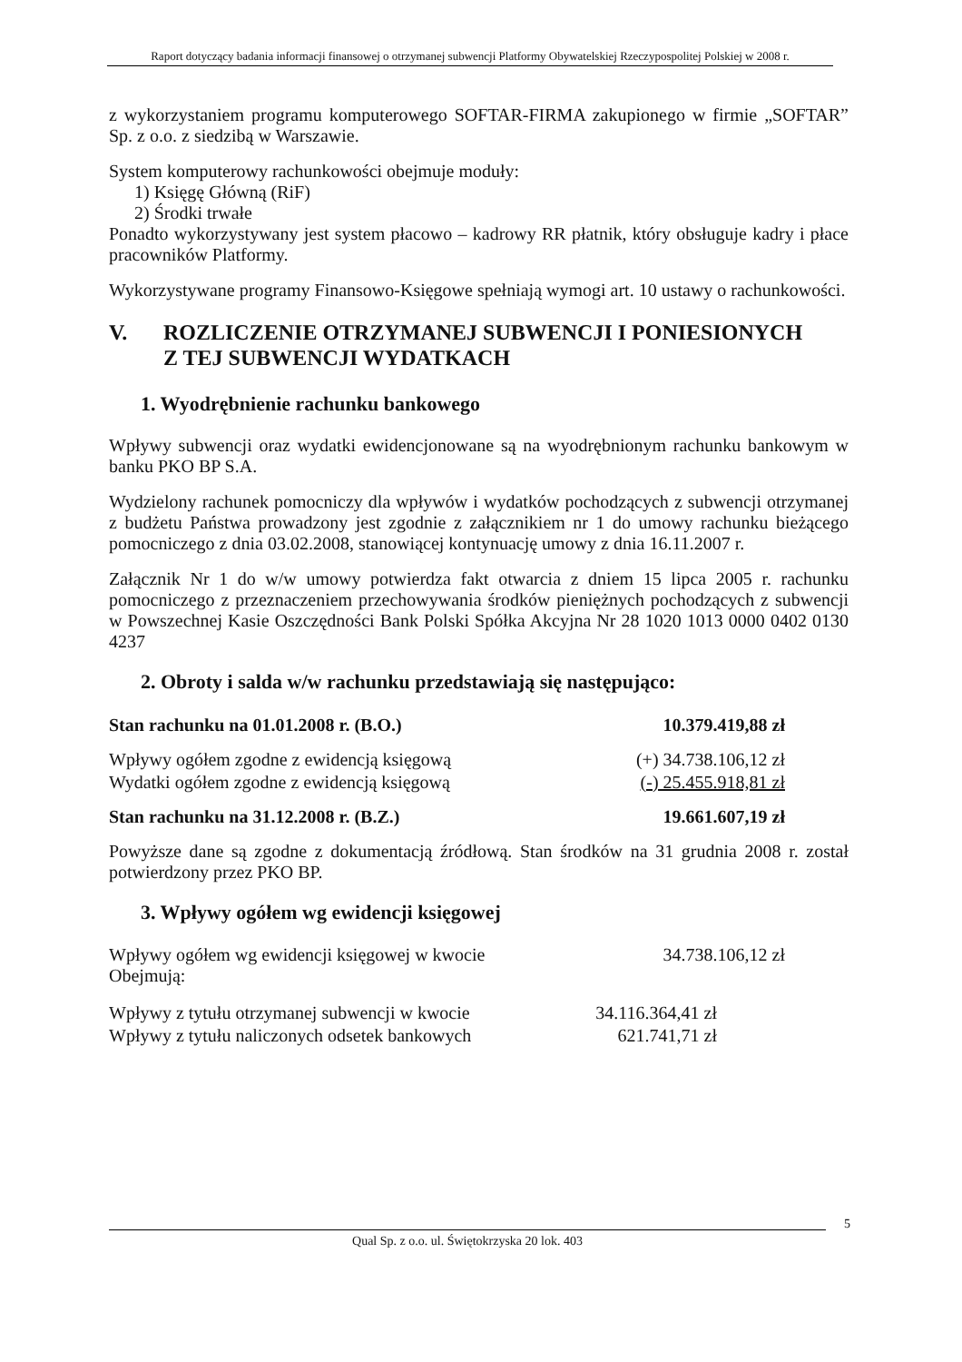Raport dotyczący badania informacji finansowej o otrzymanej subwencji Platformy Obywatelskiej Rzeczypospolitej Polskiej w 2008 r.
z wykorzystaniem programu komputerowego SOFTAR-FIRMA zakupionego w firmie „SOFTAR” Sp. z o.o. z siedzibą w Warszawie.
System komputerowy rachunkowości obejmuje moduły:
1) Księgę Główną (RiF)
2) Środki trwałe
Ponadto wykorzystywany jest system płacowo – kadrowy RR płatnik, który obsługuje kadry i płace pracowników Platformy.
Wykorzystywane programy Finansowo-Księgowe spełniają wymogi art. 10 ustawy o rachunkowości.
V. ROZLICZENIE OTRZYMANEJ SUBWENCJI I PONIESIONYCH
Z TEJ SUBWENCJI WYDATKACH
1. Wyodrębnienie rachunku bankowego
Wpływy subwencji oraz wydatki ewidencjonowane są na wyodrębnionym rachunku bankowym w banku PKO BP S.A.
Wydzielony rachunek pomocniczy dla wpływów i wydatków pochodzących z subwencji otrzymanej z budżetu Państwa prowadzony jest zgodnie z załącznikiem nr 1 do umowy rachunku bieżącego pomocniczego z dnia 03.02.2008, stanowiącej kontynuację umowy z dnia 16.11.2007 r.
Załącznik Nr 1 do w/w umowy potwierdza fakt otwarcia z dniem 15 lipca 2005 r. rachunku pomocniczego z przeznaczeniem przechowywania środków pieniężnych pochodzących z subwencji w Powszechnej Kasie Oszczędności Bank Polski Spółka Akcyjna Nr 28 1020 1013 0000 0402 0130 4237
2. Obroty i salda w/w rachunku przedstawiają się następująco:
| Stan rachunku na 01.01.2008 r. (B.O.) | 10.379.419,88 zł |
| Wpływy ogółem zgodne z ewidencją księgową | (+) 34.738.106,12 zł |
| Wydatki ogółem zgodne z ewidencją księgową | (-) 25.455.918,81 zł |
| Stan rachunku na 31.12.2008 r. (B.Z.) | 19.661.607,19 zł |
Powyższe dane są zgodne z dokumentacją źródłową. Stan środków na 31 grudnia 2008 r. został potwierdzony przez PKO BP.
3. Wpływy ogółem wg ewidencji księgowej
| Wpływy ogółem wg ewidencji księgowej w kwocie Obejmują: | 34.738.106,12 zł |
| Wpływy z tytułu otrzymanej subwencji w kwocie | 34.116.364,41 zł |
| Wpływy z tytułu naliczonych odsetek bankowych | 621.741,71 zł |
5
Qual Sp. z o.o. ul. Świętokrzyska 20 lok. 403